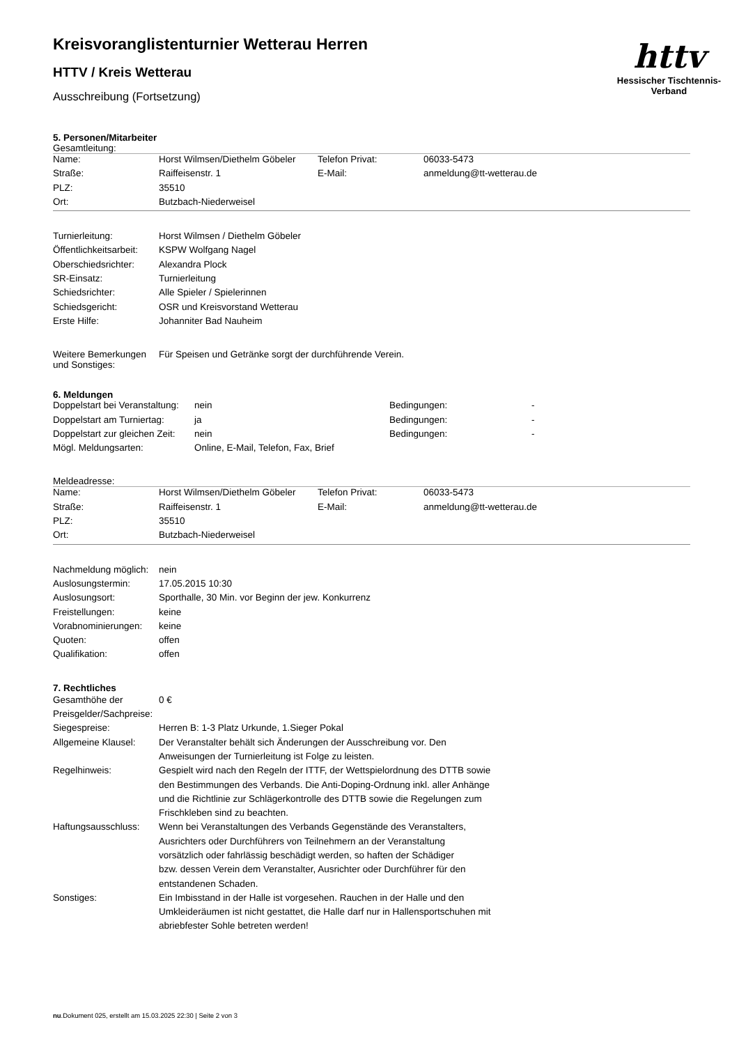httv
Hessischer Tischtennis-Verband
Kreisvoranglistenturnier Wetterau Herren
HTTV / Kreis Wetterau
Ausschreibung (Fortsetzung)
5. Personen/Mitarbeiter
Gesamtleitung:
| Name: | Horst Wilmsen/Diethelm Göbeler | Telefon Privat: | 06033-5473 |
| Straße: | Raiffeisenstr. 1 | E-Mail: | anmeldung@tt-wetterau.de |
| PLZ: | 35510 | | |
| Ort: | Butzbach-Niederweisel | | |
| Turnierleitung: | Horst Wilmsen / Diethelm Göbeler |
| Öffentlichkeitsarbeit: | KSPW Wolfgang Nagel |
| Oberschiedsrichter: | Alexandra Plock |
| SR-Einsatz: | Turnierleitung |
| Schiedsrichter: | Alle Spieler / Spielerinnen |
| Schiedsgericht: | OSR und Kreisvorstand Wetterau |
| Erste Hilfe: | Johanniter Bad Nauheim |
| Weitere Bemerkungen und Sonstiges: | Für Speisen und Getränke sorgt der durchführende Verein. |
6. Meldungen
| Doppelstart bei Veranstaltung: | nein | Bedingungen: | - |
| Doppelstart am Turniertag: | ja | Bedingungen: | - |
| Doppelstart zur gleichen Zeit: | nein | Bedingungen: | - |
| Mögl. Meldungsarten: | Online, E-Mail, Telefon, Fax, Brief | | |
Meldeadresse:
| Name: | Horst Wilmsen/Diethelm Göbeler | Telefon Privat: | 06033-5473 |
| Straße: | Raiffeisenstr. 1 | E-Mail: | anmeldung@tt-wetterau.de |
| PLZ: | 35510 | | |
| Ort: | Butzbach-Niederweisel | | |
| Nachmeldung möglich: | nein |
| Auslosungstermin: | 17.05.2015 10:30 |
| Auslosungsort: | Sporthalle, 30 Min. vor Beginn der jew. Konkurrenz |
| Freistellungen: | keine |
| Vorabnominierungen: | keine |
| Quoten: | offen |
| Qualifikation: | offen |
7. Rechtliches
| Gesamthöhe der Preisgelder/Sachpreise: | 0 € |
| Siegespreise: | Herren B: 1-3 Platz Urkunde, 1.Sieger Pokal |
| Allgemeine Klausel: | Der Veranstalter behält sich Änderungen der Ausschreibung vor. Den Anweisungen der Turnierleitung ist Folge zu leisten. |
| Regelhinweis: | Gespielt wird nach den Regeln der ITTF, der Wettspielordnung des DTTB sowie den Bestimmungen des Verbands. Die Anti-Doping-Ordnung inkl. aller Anhänge und die Richtlinie zur Schlägerkontrolle des DTTB sowie die Regelungen zum Frischkleben sind zu beachten. |
| Haftungsausschluss: | Wenn bei Veranstaltungen des Verbands Gegenstände des Veranstalters, Ausrichters oder Durchführers von Teilnehmern an der Veranstaltung vorsätzlich oder fahrlässig beschädigt werden, so haften der Schädiger bzw. dessen Verein dem Veranstalter, Ausrichter oder Durchführer für den entstandenen Schaden. |
| Sonstiges: | Ein Imbisstand in der Halle ist vorgesehen. Rauchen in der Halle und den Umkleideräumen ist nicht gestattet, die Halle darf nur in Hallensportschuhen mit abriebfester Sohle betreten werden! |
nu.Dokument 025, erstellt am 15.03.2025 22:30 | Seite 2 von 3